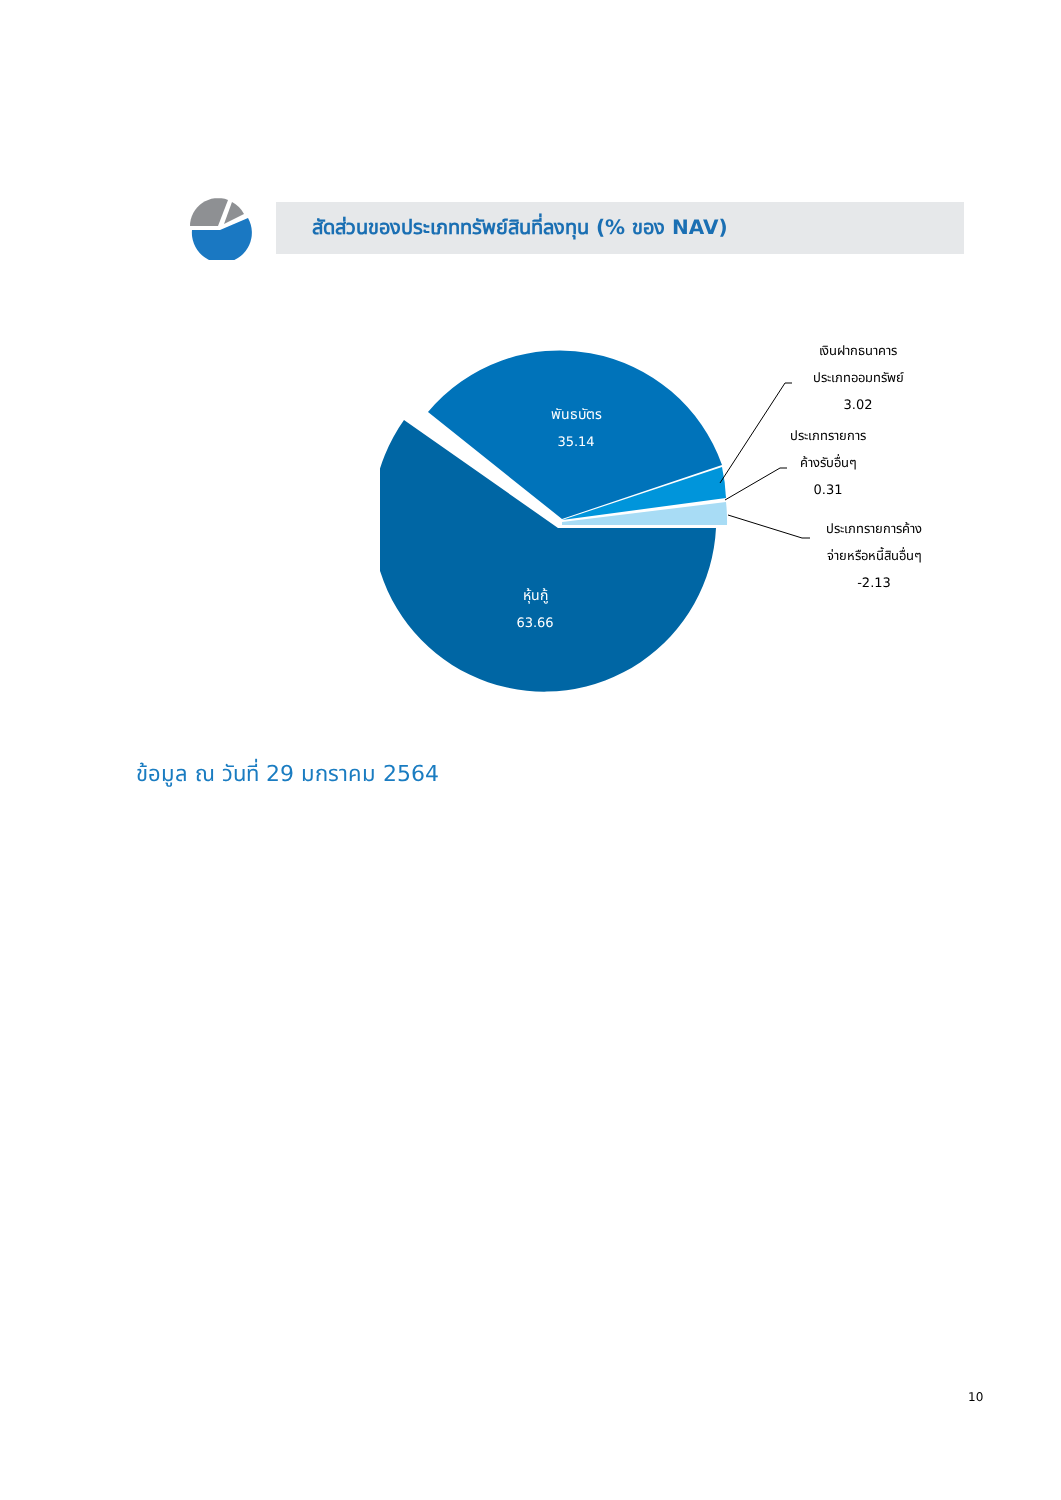สัดส่วนของประเภททรัพย์สินที่ลงทุน (% ของ NAV)
พันธบัตร
35.14
หุ้นกู้
63.66
เงินฝากธนาคาร
ประเภทออมทรัพย์
3.02
ประเภทรายการ
ค้างรับอื่นๆ
0.31
ประเภทรายการค้าง
จ่ายหรือหนี้สินอื่นๆ
-2.13
ข้อมูล ณ วันที่ 29 มกราคม 2564
10